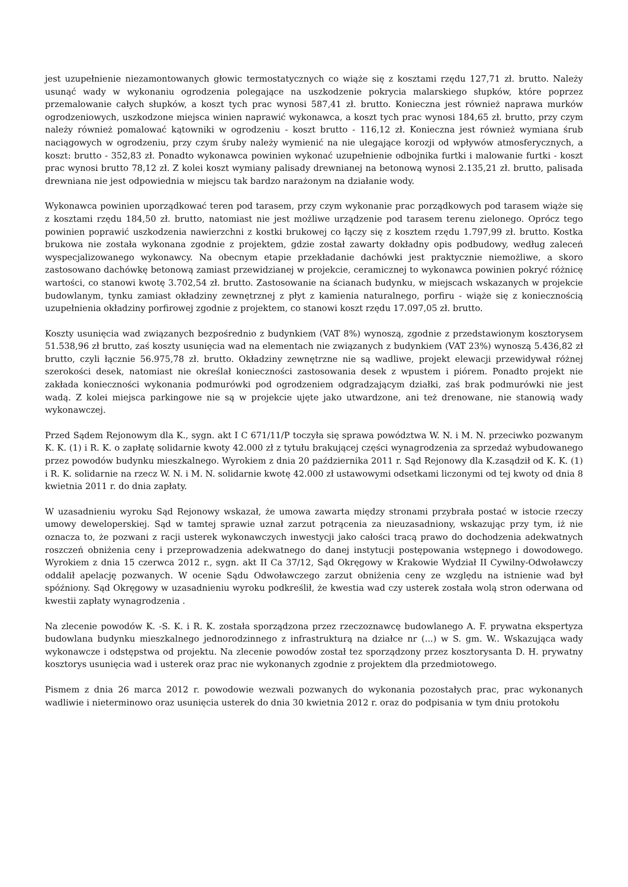jest uzupełnienie niezamontowanych głowic termostatycznych co wiąże się z kosztami rzędu 127,71 zł. brutto. Należy usunąć wady w wykonaniu ogrodzenia polegające na uszkodzenie pokrycia malarskiego słupków, które poprzez przemalowanie całych słupków, a koszt tych prac wynosi 587,41 zł. brutto. Konieczna jest również naprawa murków ogrodzeniowych, uszkodzone miejsca winien naprawić wykonawca, a koszt tych prac wynosi 184,65 zł. brutto, przy czym należy również pomalować kątowniki w ogrodzeniu - koszt brutto - 116,12 zł. Konieczna jest również wymiana śrub naciągowych w ogrodzeniu, przy czym śruby należy wymienić na nie ulegające korozji od wpływów atmosferycznych, a koszt: brutto - 352,83 zł. Ponadto wykonawca powinien wykonać uzupełnienie odbojnika furtki i malowanie furtki - koszt prac wynosi brutto 78,12 zł. Z kolei koszt wymiany palisady drewnianej na betonową wynosi 2.135,21 zł. brutto, palisada drewniana nie jest odpowiednia w miejscu tak bardzo narażonym na działanie wody.
Wykonawca powinien uporządkować teren pod tarasem, przy czym wykonanie prac porządkowych pod tarasem wiąże się z kosztami rzędu 184,50 zł. brutto, natomiast nie jest możliwe urządzenie pod tarasem terenu zielonego. Oprócz tego powinien poprawić uszkodzenia nawierzchni z kostki brukowej co łączy się z kosztem rzędu 1.797,99 zł. brutto. Kostka brukowa nie została wykonana zgodnie z projektem, gdzie został zawarty dokładny opis podbudowy, według zaleceń wyspecjalizowanego wykonawcy. Na obecnym etapie przekładanie dachówki jest praktycznie niemożliwe, a skoro zastosowano dachówkę betonową zamiast przewidzianej w projekcie, ceramicznej to wykonawca powinien pokryć różnicę wartości, co stanowi kwotę 3.702,54 zł. brutto. Zastosowanie na ścianach budynku, w miejscach wskazanych w projekcie budowlanym, tynku zamiast okładziny zewnętrznej z płyt z kamienia naturalnego, porfiru - wiąże się z koniecznością uzupełnienia okładziny porfirowej zgodnie z projektem, co stanowi koszt rzędu 17.097,05 zł. brutto.
Koszty usunięcia wad związanych bezpośrednio z budynkiem (VAT 8%) wynoszą, zgodnie z przedstawionym kosztorysem 51.538,96 zł brutto, zaś koszty usunięcia wad na elementach nie związanych z budynkiem (VAT 23%) wynoszą 5.436,82 zł brutto, czyli łącznie 56.975,78 zł. brutto. Okładziny zewnętrzne nie są wadliwe, projekt elewacji przewidywał różnej szerokości desek, natomiast nie określał konieczności zastosowania desek z wpustem i piórem. Ponadto projekt nie zakłada konieczności wykonania podmurówki pod ogrodzeniem odgradzającym działki, zaś brak podmurówki nie jest wadą. Z kolei miejsca parkingowe nie są w projekcie ujęte jako utwardzone, ani też drenowane, nie stanowią wady wykonawczej.
Przed Sądem Rejonowym dla K., sygn. akt I C 671/11/P toczyła się sprawa powództwa W. N. i M. N. przeciwko pozwanym K. K. (1) i R. K. o zapłatę solidarnie kwoty 42.000 zł z tytułu brakującej części wynagrodzenia za sprzedaż wybudowanego przez powodów budynku mieszkalnego. Wyrokiem z dnia 20 października 2011 r. Sąd Rejonowy dla K.zasądził od K. K. (1) i R. K. solidarnie na rzecz W. N. i M. N. solidarnie kwotę 42.000 zł ustawowymi odsetkami liczonymi od tej kwoty od dnia 8 kwietnia 2011 r. do dnia zapłaty.
W uzasadnieniu wyroku Sąd Rejonowy wskazał, że umowa zawarta między stronami przybrała postać w istocie rzeczy umowy deweloperskiej. Sąd w tamtej sprawie uznał zarzut potrącenia za nieuzasadniony, wskazując przy tym, iż nie oznacza to, że pozwani z racji usterek wykonawczych inwestycji jako całości tracą prawo do dochodzenia adekwatnych roszczeń obniżenia ceny i przeprowadzenia adekwatnego do danej instytucji postępowania wstępnego i dowodowego. Wyrokiem z dnia 15 czerwca 2012 r., sygn. akt II Ca 37/12, Sąd Okręgowy w Krakowie Wydział II Cywilny-Odwoławczy oddalił apelację pozwanych. W ocenie Sądu Odwoławczego zarzut obniżenia ceny ze względu na istnienie wad był spóźniony. Sąd Okręgowy w uzasadnieniu wyroku podkreślił, że kwestia wad czy usterek została wolą stron oderwana od kwestii zapłaty wynagrodzenia .
Na zlecenie powodów K. -S. K. i R. K. została sporządzona przez rzeczoznawcę budowlanego A. F. prywatna ekspertyza budowlana budynku mieszkalnego jednorodzinnego z infrastrukturą na działce nr (...) w S. gm. W.. Wskazująca wady wykonawcze i odstępstwa od projektu. Na zlecenie powodów został tez sporządzony przez kosztorysanta D. H. prywatny kosztorys usunięcia wad i usterek oraz prac nie wykonanych zgodnie z projektem dla przedmiotowego.
Pismem z dnia 26 marca 2012 r. powodowie wezwali pozwanych do wykonania pozostałych prac, prac wykonanych wadliwie i nieterminowo oraz usunięcia usterek do dnia 30 kwietnia 2012 r. oraz do podpisania w tym dniu protokołu